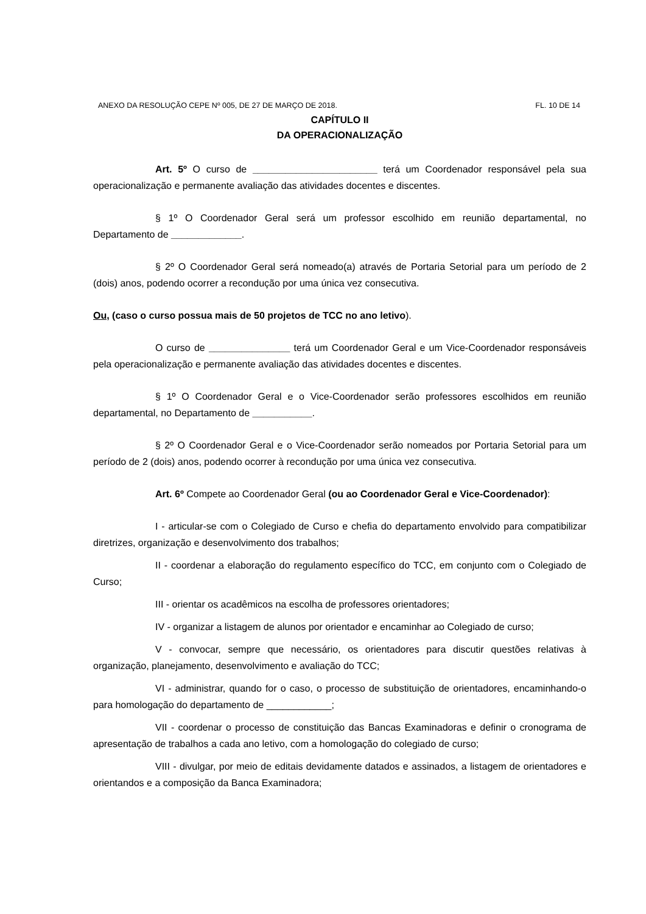ANEXO DA RESOLUÇÃO CEPE Nº 005, DE 27 DE MARÇO DE 2018. FL. 10 DE 14
CAPÍTULO II
DA OPERACIONALIZAÇÃO
Art. 5º O curso de _______________________ terá um Coordenador responsável pela sua operacionalização e permanente avaliação das atividades docentes e discentes.
§ 1º O Coordenador Geral será um professor escolhido em reunião departamental, no Departamento de _____________.
§ 2º O Coordenador Geral será nomeado(a) através de Portaria Setorial para um período de 2 (dois) anos, podendo ocorrer a recondução por uma única vez consecutiva.
Ou, (caso o curso possua mais de 50 projetos de TCC no ano letivo).
O curso de _______________ terá um Coordenador Geral e um Vice-Coordenador responsáveis pela operacionalização e permanente avaliação das atividades docentes e discentes.
§ 1º O Coordenador Geral e o Vice-Coordenador serão professores escolhidos em reunião departamental, no Departamento de ___________.
§ 2º O Coordenador Geral e o Vice-Coordenador serão nomeados por Portaria Setorial para um período de 2 (dois) anos, podendo ocorrer à recondução por uma única vez consecutiva.
Art. 6º Compete ao Coordenador Geral (ou ao Coordenador Geral e Vice-Coordenador):
I - articular-se com o Colegiado de Curso e chefia do departamento envolvido para compatibilizar diretrizes, organização e desenvolvimento dos trabalhos;
II - coordenar a elaboração do regulamento específico do TCC, em conjunto com o Colegiado de Curso;
III - orientar os acadêmicos na escolha de professores orientadores;
IV - organizar a listagem de alunos por orientador e encaminhar ao Colegiado de curso;
V - convocar, sempre que necessário, os orientadores para discutir questões relativas à organização, planejamento, desenvolvimento e avaliação do TCC;
VI - administrar, quando for o caso, o processo de substituição de orientadores, encaminhando-o para homologação do departamento de ____________;
VII - coordenar o processo de constituição das Bancas Examinadoras e definir o cronograma de apresentação de trabalhos a cada ano letivo, com a homologação do colegiado de curso;
VIII - divulgar, por meio de editais devidamente datados e assinados, a listagem de orientadores e orientandos e a composição da Banca Examinadora;